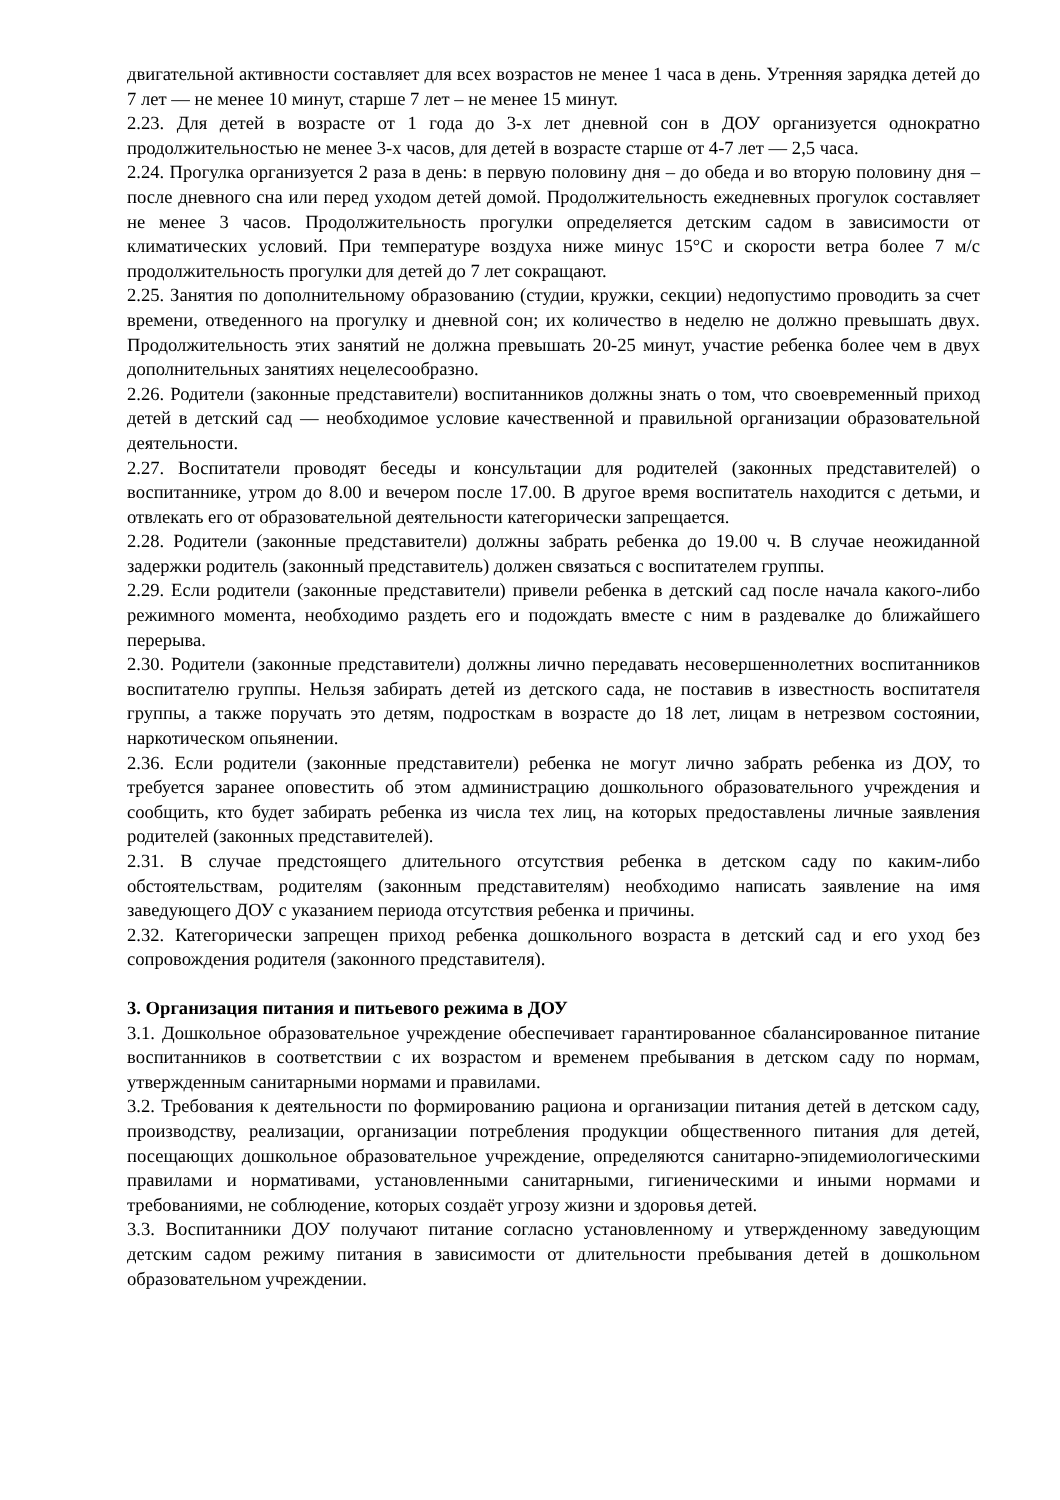двигательной активности составляет для всех возрастов не менее 1 часа в день. Утренняя зарядка детей до 7 лет — не менее 10 минут, старше 7 лет – не менее 15 минут.
2.23. Для детей в возрасте от 1 года до 3-х лет дневной сон в ДОУ организуется однократно продолжительностью не менее 3-х часов, для детей в возрасте старше от 4-7 лет — 2,5 часа.
2.24. Прогулка организуется 2 раза в день: в первую половину дня – до обеда и во вторую половину дня – после дневного сна или перед уходом детей домой. Продолжительность ежедневных прогулок составляет не менее 3 часов. Продолжительность прогулки определяется детским садом в зависимости от климатических условий. При температуре воздуха ниже минус 15°С и скорости ветра более 7 м/с продолжительность прогулки для детей до 7 лет сокращают.
2.25. Занятия по дополнительному образованию (студии, кружки, секции) недопустимо проводить за счет времени, отведенного на прогулку и дневной сон; их количество в неделю не должно превышать двух. Продолжительность этих занятий не должна превышать 20-25 минут, участие ребенка более чем в двух дополнительных занятиях нецелесообразно.
2.26. Родители (законные представители) воспитанников должны знать о том, что своевременный приход детей в детский сад — необходимое условие качественной и правильной организации образовательной деятельности.
2.27. Воспитатели проводят беседы и консультации для родителей (законных представителей) о воспитаннике, утром до 8.00 и вечером после 17.00. В другое время воспитатель находится с детьми, и отвлекать его от образовательной деятельности категорически запрещается.
2.28. Родители (законные представители) должны забрать ребенка до 19.00 ч. В случае неожиданной задержки родитель (законный представитель) должен связаться с воспитателем группы.
2.29. Если родители (законные представители) привели ребенка в детский сад после начала какого-либо режимного момента, необходимо раздеть его и подождать вместе с ним в раздевалке до ближайшего перерыва.
2.30. Родители (законные представители) должны лично передавать несовершеннолетних воспитанников воспитателю группы. Нельзя забирать детей из детского сада, не поставив в известность воспитателя группы, а также поручать это детям, подросткам в возрасте до 18 лет, лицам в нетрезвом состоянии, наркотическом опьянении.
2.36. Если родители (законные представители) ребенка не могут лично забрать ребенка из ДОУ, то требуется заранее оповестить об этом администрацию дошкольного образовательного учреждения и сообщить, кто будет забирать ребенка из числа тех лиц, на которых предоставлены личные заявления родителей (законных представителей).
2.31. В случае предстоящего длительного отсутствия ребенка в детском саду по каким-либо обстоятельствам, родителям (законным представителям) необходимо написать заявление на имя заведующего ДОУ с указанием периода отсутствия ребенка и причины.
2.32. Категорически запрещен приход ребенка дошкольного возраста в детский сад и его уход без сопровождения родителя (законного представителя).
3. Организация питания и питьевого режима в ДОУ
3.1. Дошкольное образовательное учреждение обеспечивает гарантированное сбалансированное питание воспитанников в соответствии с их возрастом и временем пребывания в детском саду по нормам, утвержденным санитарными нормами и правилами.
3.2. Требования к деятельности по формированию рациона и организации питания детей в детском саду, производству, реализации, организации потребления продукции общественного питания для детей, посещающих дошкольное образовательное учреждение, определяются санитарно-эпидемиологическими правилами и нормативами, установленными санитарными, гигиеническими и иными нормами и требованиями, не соблюдение, которых создаёт угрозу жизни и здоровья детей.
3.3. Воспитанники ДОУ получают питание согласно установленному и утвержденному заведующим детским садом режиму питания в зависимости от длительности пребывания детей в дошкольном образовательном учреждении.